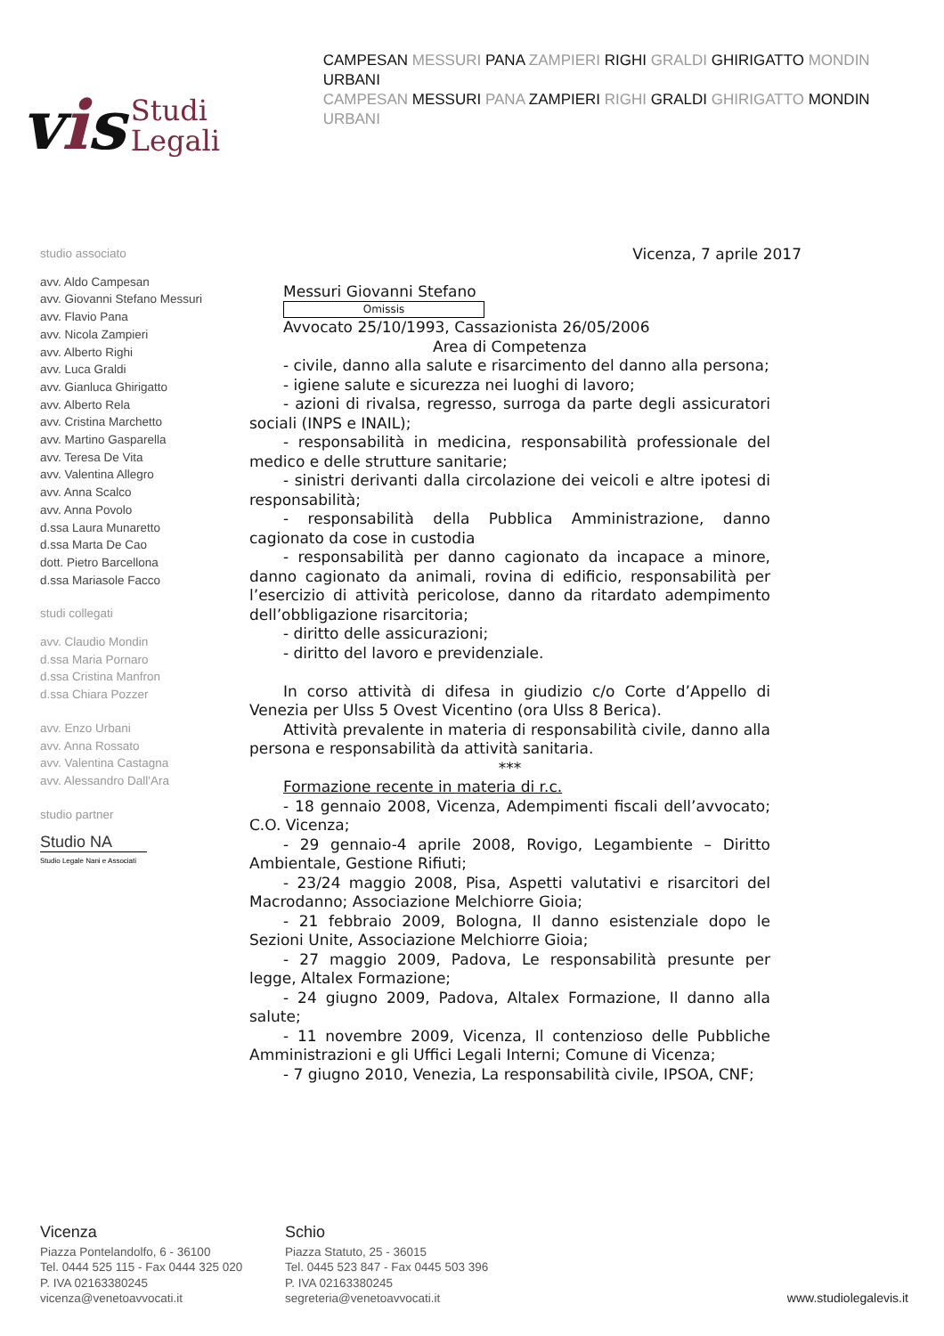vis
Studi
Legali
CAMPESAN MESSURI PANA ZAMPIERI RIGHI GRALDI GHIRIGATTO MONDIN URBANI
CAMPESAN MESSURI PANA ZAMPIERI RIGHI GRALDI GHIRIGATTO MONDIN URBANI
studio associato
avv. Aldo Campesan
avv. Giovanni Stefano Messuri
avv. Flavio Pana
avv. Nicola Zampieri
avv. Alberto Righi
avv. Luca Graldi
avv. Gianluca Ghirigatto
avv. Alberto Rela
avv. Cristina Marchetto
avv. Martino Gasparella
avv. Teresa De Vita
avv. Valentina Allegro
avv. Anna Scalco
avv. Anna Povolo
d.ssa Laura Munaretto
d.ssa Marta De Cao
dott. Pietro Barcellona
d.ssa Mariasole Facco
studi collegati
avv. Claudio Mondin
d.ssa Maria Pornaro
d.ssa Cristina Manfron
d.ssa Chiara Pozzer
avv. Enzo Urbani
avv. Anna Rossato
avv. Valentina Castagna
avv. Alessandro Dall'Ara
studio partner
Studio NA
Studio Legale Nani e Associati
Vicenza, 7 aprile 2017
Messuri Giovanni Stefano
Omissis
Avvocato 25/10/1993, Cassazionista 26/05/2006
Area di Competenza
- civile, danno alla salute e risarcimento del danno alla persona;
- igiene salute e sicurezza nei luoghi di lavoro;
- azioni di rivalsa, regresso, surroga da parte degli assicuratori sociali (INPS e INAIL);
- responsabilità in medicina, responsabilità professionale del medico e delle strutture sanitarie;
- sinistri derivanti dalla circolazione dei veicoli e altre ipotesi di responsabilità;
- responsabilità della Pubblica Amministrazione, danno cagionato da cose in custodia
- responsabilità per danno cagionato da incapace a minore, danno cagionato da animali, rovina di edificio, responsabilità per l’esercizio di attività pericolose, danno da ritardato adempimento dell’obbligazione risarcitoria;
- diritto delle assicurazioni;
- diritto del lavoro e previdenziale.
In corso attività di difesa in giudizio c/o Corte d’Appello di Venezia per Ulss 5 Ovest Vicentino (ora Ulss 8 Berica).
Attività prevalente in materia di responsabilità civile, danno alla persona e responsabilità da attività sanitaria.
***
Formazione recente in materia di r.c.
- 18 gennaio 2008, Vicenza, Adempimenti fiscali dell’avvocato; C.O. Vicenza;
- 29 gennaio-4 aprile 2008, Rovigo, Legambiente – Diritto Ambientale, Gestione Rifiuti;
- 23/24 maggio 2008, Pisa, Aspetti valutativi e risarcitori del Macrodanno; Associazione Melchiorre Gioia;
- 21 febbraio 2009, Bologna, Il danno esistenziale dopo le Sezioni Unite, Associazione Melchiorre Gioia;
- 27 maggio 2009, Padova, Le responsabilità presunte per legge, Altalex Formazione;
- 24 giugno 2009, Padova, Altalex Formazione, Il danno alla salute;
- 11 novembre 2009, Vicenza, Il contenzioso delle Pubbliche Amministrazioni e gli Uffici Legali Interni; Comune di Vicenza;
- 7 giugno 2010, Venezia, La responsabilità civile, IPSOA, CNF;
Vicenza
Piazza Pontelandolfo, 6 - 36100
Tel. 0444 525 115 - Fax 0444 325 020
P. IVA 02163380245
vicenza@venetoavvocati.it
Schio
Piazza Statuto, 25 - 36015
Tel. 0445 523 847 - Fax 0445 503 396
P. IVA 02163380245
segreteria@venetoavvocati.it
www.studiolegalevis.it